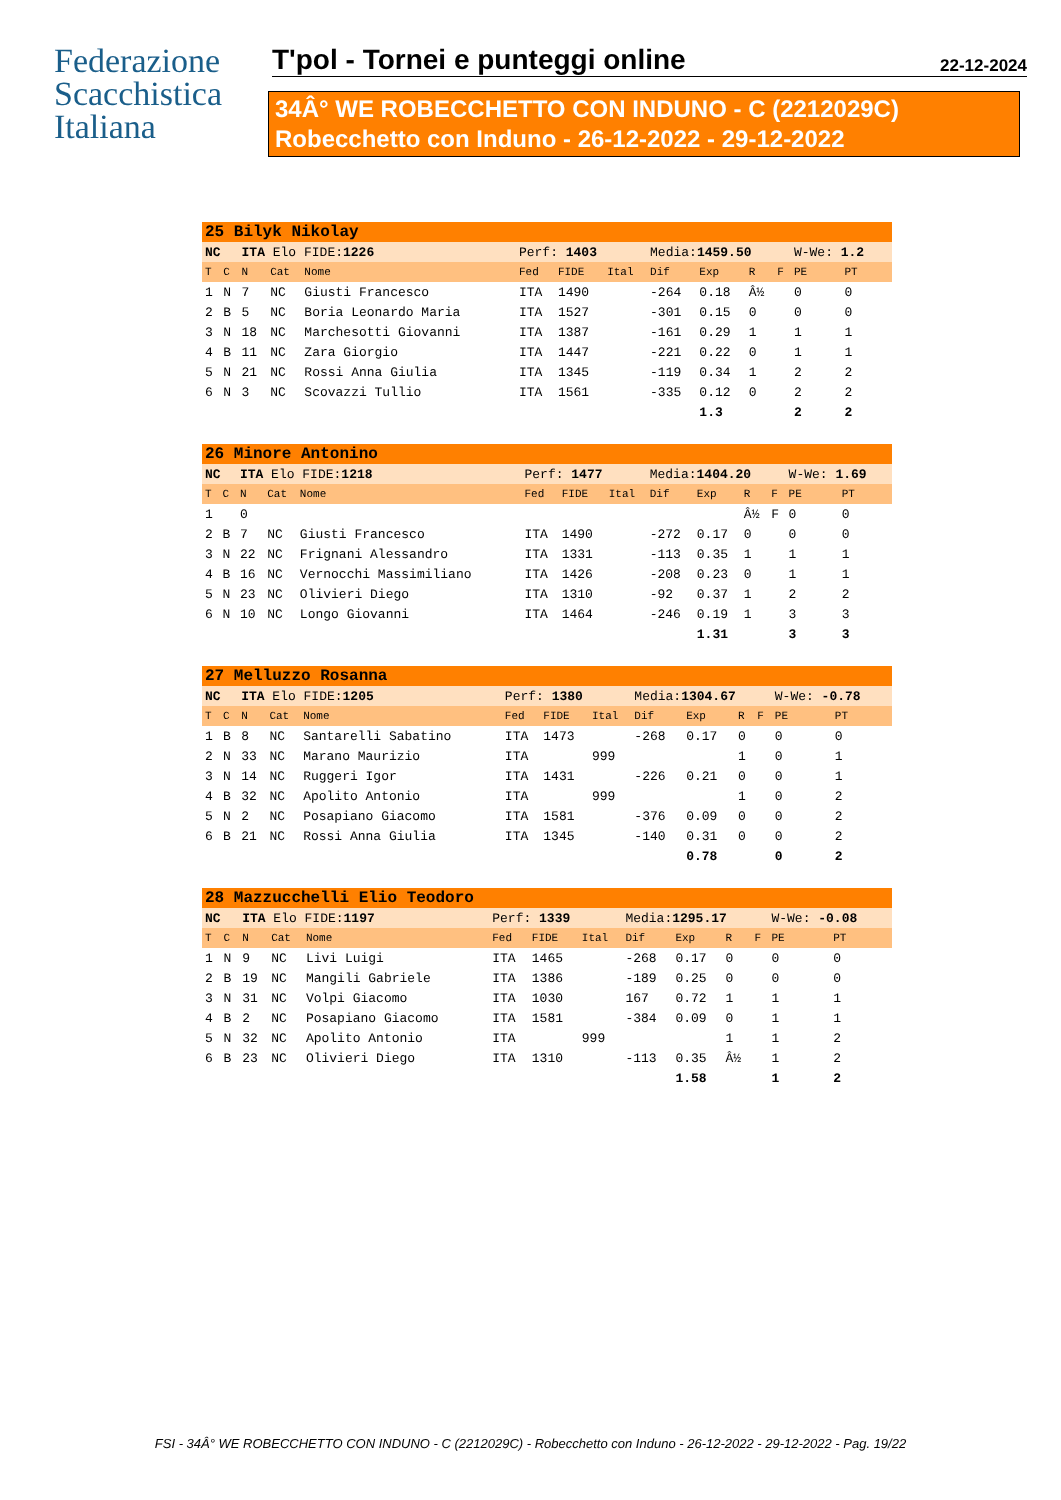Federazione
Scacchistica
Italiana
T'pol - Tornei e punteggi online 22-12-2024
34Â° WE ROBECCHETTO CON INDUNO - C (2212029C)
Robecchetto con Induno - 26-12-2022 - 29-12-2022
| 25 Bilyk Nikolay | | | | | | | | | | | | | |
| NC | | ITA Elo FIDE: 1226 | | | Perf: 1403 | | | Media: 1459.50 | | | | W-We: 1.2 | |
| T | C | N | Cat | Nome | Fed | FIDE | Ital | Dif | Exp | R | F | PE | PT |
| 1 | N | 7 | NC | Giusti Francesco | ITA | 1490 | | -264 | 0.18 | Â½ | | 0 | 0 |
| 2 | B | 5 | NC | Boria Leonardo Maria | ITA | 1527 | | -301 | 0.15 | 0 | | 0 | 0 |
| 3 | N | 18 | NC | Marchesotti Giovanni | ITA | 1387 | | -161 | 0.29 | 1 | | 1 | 1 |
| 4 | B | 11 | NC | Zara Giorgio | ITA | 1447 | | -221 | 0.22 | 0 | | 1 | 1 |
| 5 | N | 21 | NC | Rossi Anna Giulia | ITA | 1345 | | -119 | 0.34 | 1 | | 2 | 2 |
| 6 | N | 3 | NC | Scovazzi Tullio | ITA | 1561 | | -335 | 0.12 | 0 | | 2 | 2 |
| | | | | | | | | | 1.3 | | | 2 | 2 |
| 26 Minore Antonino | | | | | | | | | | | | | |
| NC | | ITA Elo FIDE: 1218 | | | Perf: 1477 | | | Media: 1404.20 | | | | W-We: 1.69 | |
| T | C | N | Cat | Nome | Fed | FIDE | Ital | Dif | Exp | R | F | PE | PT |
| 1 | | 0 | | | | | | | | Â½ | F | 0 | 0 |
| 2 | B | 7 | NC | Giusti Francesco | ITA | 1490 | | -272 | 0.17 | 0 | | 0 | 0 |
| 3 | N | 22 | NC | Frignani Alessandro | ITA | 1331 | | -113 | 0.35 | 1 | | 1 | 1 |
| 4 | B | 16 | NC | Vernocchi Massimiliano | ITA | 1426 | | -208 | 0.23 | 0 | | 1 | 1 |
| 5 | N | 23 | NC | Olivieri Diego | ITA | 1310 | | -92 | 0.37 | 1 | | 2 | 2 |
| 6 | N | 10 | NC | Longo Giovanni | ITA | 1464 | | -246 | 0.19 | 1 | | 3 | 3 |
| | | | | | | | | | 1.31 | | | 3 | 3 |
| 27 Melluzzo Rosanna | | | | | | | | | | | | | |
| NC | | ITA Elo FIDE: 1205 | | | Perf: 1380 | | | Media: 1304.67 | | | | W-We: -0.78 | |
| T | C | N | Cat | Nome | Fed | FIDE | Ital | Dif | Exp | R | F | PE | PT |
| 1 | B | 8 | NC | Santarelli Sabatino | ITA | 1473 | | -268 | 0.17 | 0 | | 0 | 0 |
| 2 | N | 33 | NC | Marano Maurizio | ITA | | 999 | | | 1 | | 0 | 1 |
| 3 | N | 14 | NC | Ruggeri Igor | ITA | 1431 | | -226 | 0.21 | 0 | | 0 | 1 |
| 4 | B | 32 | NC | Apolito Antonio | ITA | | 999 | | | 1 | | 0 | 2 |
| 5 | N | 2 | NC | Posapiano Giacomo | ITA | 1581 | | -376 | 0.09 | 0 | | 0 | 2 |
| 6 | B | 21 | NC | Rossi Anna Giulia | ITA | 1345 | | -140 | 0.31 | 0 | | 0 | 2 |
| | | | | | | | | | 0.78 | | | 0 | 2 |
| 28 Mazzucchelli Elio Teodoro | | | | | | | | | | | | | |
| NC | | ITA Elo FIDE: 1197 | | | Perf: 1339 | | | Media: 1295.17 | | | | W-We: -0.08 | |
| T | C | N | Cat | Nome | Fed | FIDE | Ital | Dif | Exp | R | F | PE | PT |
| 1 | N | 9 | NC | Livi Luigi | ITA | 1465 | | -268 | 0.17 | 0 | | 0 | 0 |
| 2 | B | 19 | NC | Mangili Gabriele | ITA | 1386 | | -189 | 0.25 | 0 | | 0 | 0 |
| 3 | N | 31 | NC | Volpi Giacomo | ITA | 1030 | | 167 | 0.72 | 1 | | 1 | 1 |
| 4 | B | 2 | NC | Posapiano Giacomo | ITA | 1581 | | -384 | 0.09 | 0 | | 1 | 1 |
| 5 | N | 32 | NC | Apolito Antonio | ITA | | 999 | | | 1 | | 1 | 2 |
| 6 | B | 23 | NC | Olivieri Diego | ITA | 1310 | | -113 | 0.35 | Â½ | | 1 | 2 |
| | | | | | | | | | 1.58 | | | 1 | 2 |
FSI - 34Â° WE ROBECCHETTO CON INDUNO - C (2212029C) - Robecchetto con Induno - 26-12-2022 - 29-12-2022 - Pag. 19/22